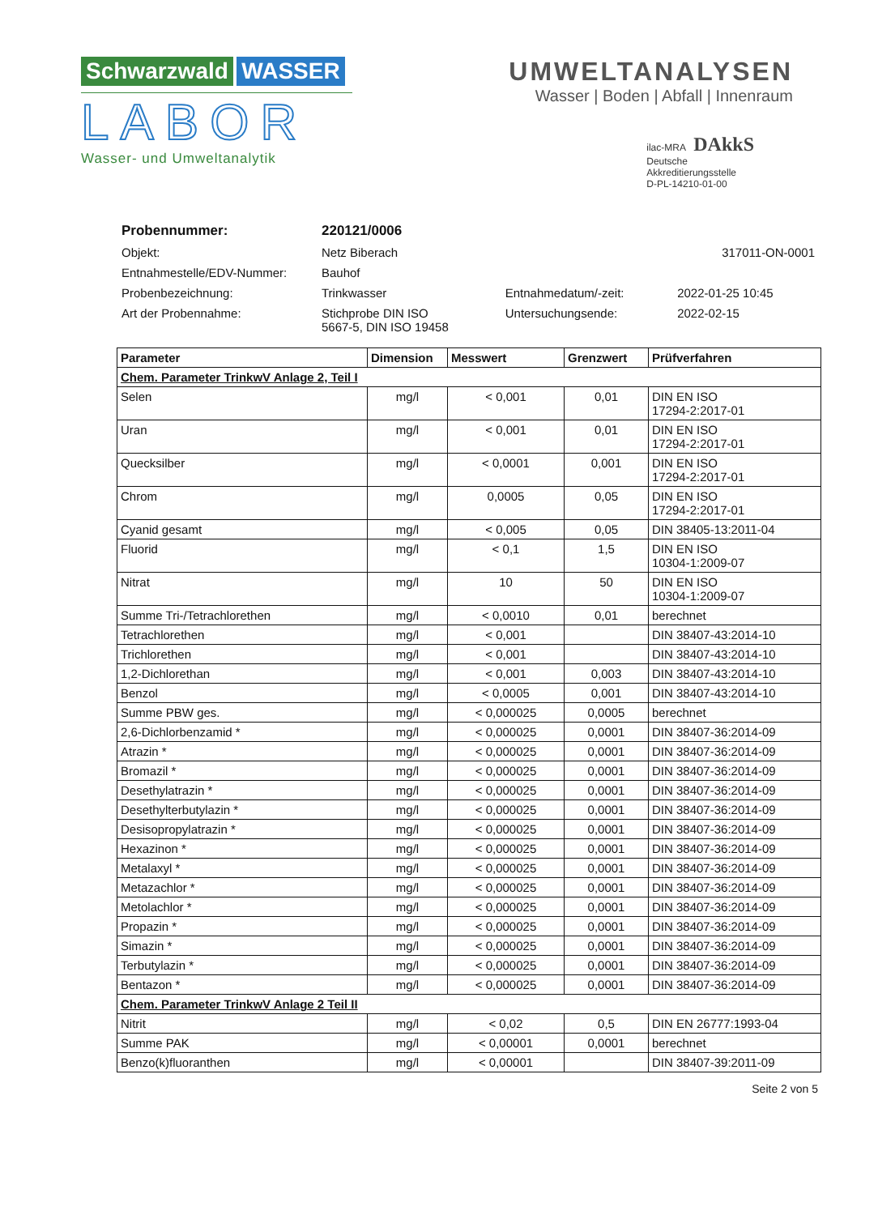Schwarzwald WASSER
LABOR
Wasser- und Umweltanalytik
UMWELTANALYSEN
Wasser | Boden | Abfall | Innenraum
ilac-MRA DAkkS
Deutsche
Akkreditierungsstelle
D-PL-14210-01-00
| Probennummer: | 220121/0006 | | |
| Objekt: | Netz Biberach | | 317011-ON-0001 |
| Entnahmestelle/EDV-Nummer: | Bauhof | | |
| Probenbezeichnung: | Trinkwasser | Entnahmedatum/-zeit: | 2022-01-25 10:45 |
| Art der Probennahme: | Stichprobe DIN ISO 5667-5, DIN ISO 19458 | Untersuchungsende: | 2022-02-15 |
| Parameter | Dimension | Messwert | Grenzwert | Prüfverfahren |
| --- | --- | --- | --- | --- |
| Chem. Parameter TrinkwV Anlage 2, Teil I | | | | |
| Selen | mg/l | < 0,001 | 0,01 | DIN EN ISO 17294-2:2017-01 |
| Uran | mg/l | < 0,001 | 0,01 | DIN EN ISO 17294-2:2017-01 |
| Quecksilber | mg/l | < 0,0001 | 0,001 | DIN EN ISO 17294-2:2017-01 |
| Chrom | mg/l | 0,0005 | 0,05 | DIN EN ISO 17294-2:2017-01 |
| Cyanid gesamt | mg/l | < 0,005 | 0,05 | DIN 38405-13:2011-04 |
| Fluorid | mg/l | < 0,1 | 1,5 | DIN EN ISO 10304-1:2009-07 |
| Nitrat | mg/l | 10 | 50 | DIN EN ISO 10304-1:2009-07 |
| Summe Tri-/Tetrachlorethen | mg/l | < 0,0010 | 0,01 | berechnet |
| Tetrachlorethen | mg/l | < 0,001 | | DIN 38407-43:2014-10 |
| Trichlorethen | mg/l | < 0,001 | | DIN 38407-43:2014-10 |
| 1,2-Dichlorethan | mg/l | < 0,001 | 0,003 | DIN 38407-43:2014-10 |
| Benzol | mg/l | < 0,0005 | 0,001 | DIN 38407-43:2014-10 |
| Summe PBW ges. | mg/l | < 0,000025 | 0,0005 | berechnet |
| 2,6-Dichlorbenzamid * | mg/l | < 0,000025 | 0,0001 | DIN 38407-36:2014-09 |
| Atrazin * | mg/l | < 0,000025 | 0,0001 | DIN 38407-36:2014-09 |
| Bromazil * | mg/l | < 0,000025 | 0,0001 | DIN 38407-36:2014-09 |
| Desethylatrazin * | mg/l | < 0,000025 | 0,0001 | DIN 38407-36:2014-09 |
| Desethylterbutylazin * | mg/l | < 0,000025 | 0,0001 | DIN 38407-36:2014-09 |
| Desisopropylatrazin * | mg/l | < 0,000025 | 0,0001 | DIN 38407-36:2014-09 |
| Hexazinon * | mg/l | < 0,000025 | 0,0001 | DIN 38407-36:2014-09 |
| Metalaxyl * | mg/l | < 0,000025 | 0,0001 | DIN 38407-36:2014-09 |
| Metazachlor * | mg/l | < 0,000025 | 0,0001 | DIN 38407-36:2014-09 |
| Metolachlor * | mg/l | < 0,000025 | 0,0001 | DIN 38407-36:2014-09 |
| Propazin * | mg/l | < 0,000025 | 0,0001 | DIN 38407-36:2014-09 |
| Simazin * | mg/l | < 0,000025 | 0,0001 | DIN 38407-36:2014-09 |
| Terbutylazin * | mg/l | < 0,000025 | 0,0001 | DIN 38407-36:2014-09 |
| Bentazon * | mg/l | < 0,000025 | 0,0001 | DIN 38407-36:2014-09 |
| Chem. Parameter TrinkwV Anlage 2 Teil II | | | | |
| Nitrit | mg/l | < 0,02 | 0,5 | DIN EN 26777:1993-04 |
| Summe PAK | mg/l | < 0,00001 | 0,0001 | berechnet |
| Benzo(k)fluoranthen | mg/l | < 0,00001 | | DIN 38407-39:2011-09 |
Seite 2 von 5